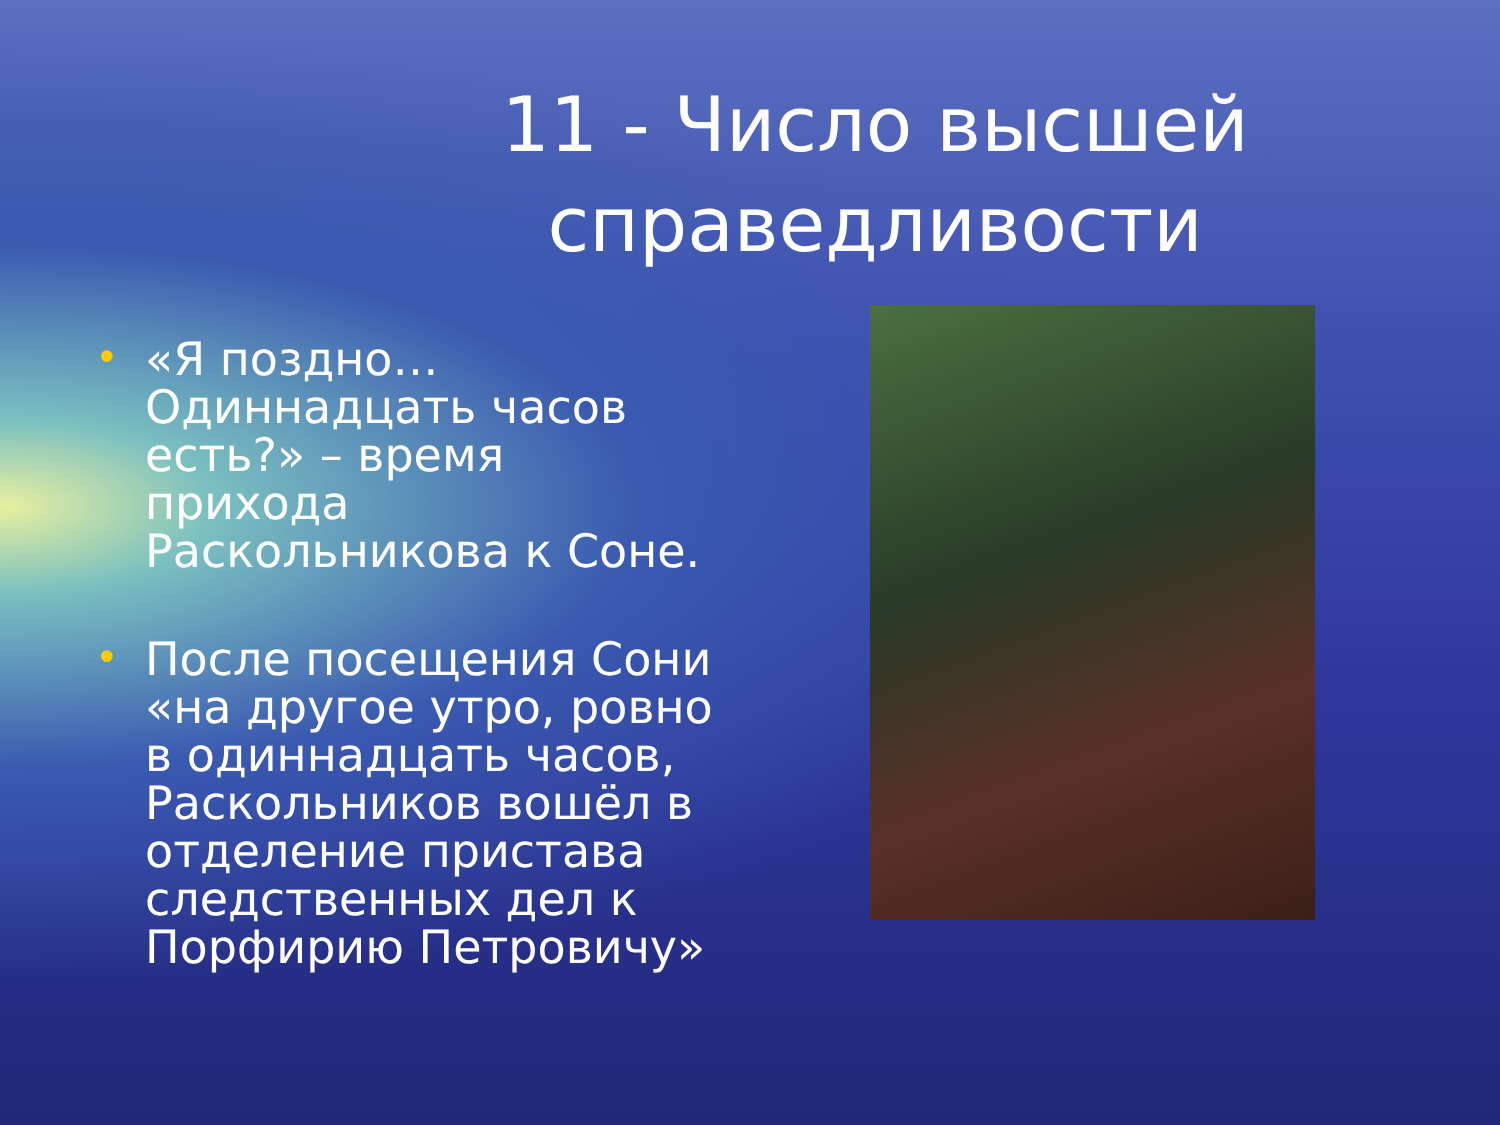11 - Число высшей
справедливости
• «Я поздно…Одиннадцать часов есть?» – время прихода Раскольникова к Соне.
• После посещения Сони «на другое утро, ровно в одиннадцать часов, Раскольников вошёл в отделение пристава следственных дел к Порфирию Петровичу»